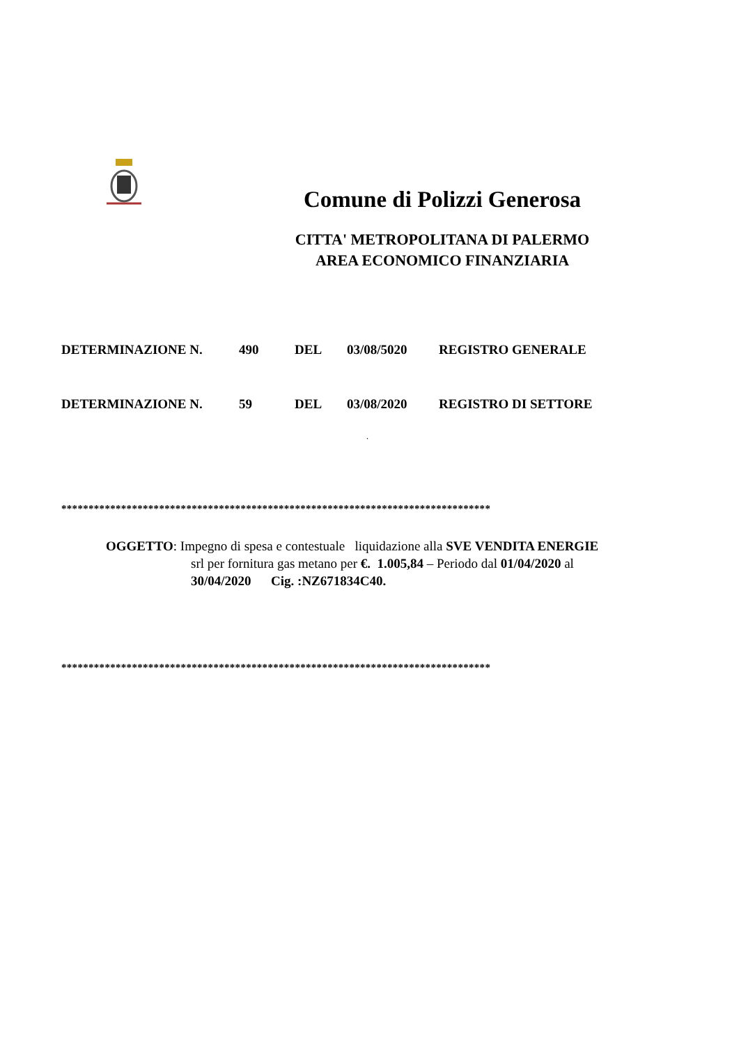Comune di Polizzi Generosa
CITTA' METROPOLITANA DI PALERMO
AREA ECONOMICO FINANZIARIA
DETERMINAZIONE N. 490 DEL 03/08/5020 REGISTRO GENERALE
DETERMINAZIONE N. 59 DEL 03/08/2020 REGISTRO DI SETTORE
.
*******************************************************************************
OGGETTO: Impegno di spesa e contestuale liquidazione alla SVE VENDITA ENERGIE
srl per fornitura gas metano per €. 1.005,84 – Periodo dal 01/04/2020 al
30/04/2020 Cig. :NZ671834C40.
*******************************************************************************